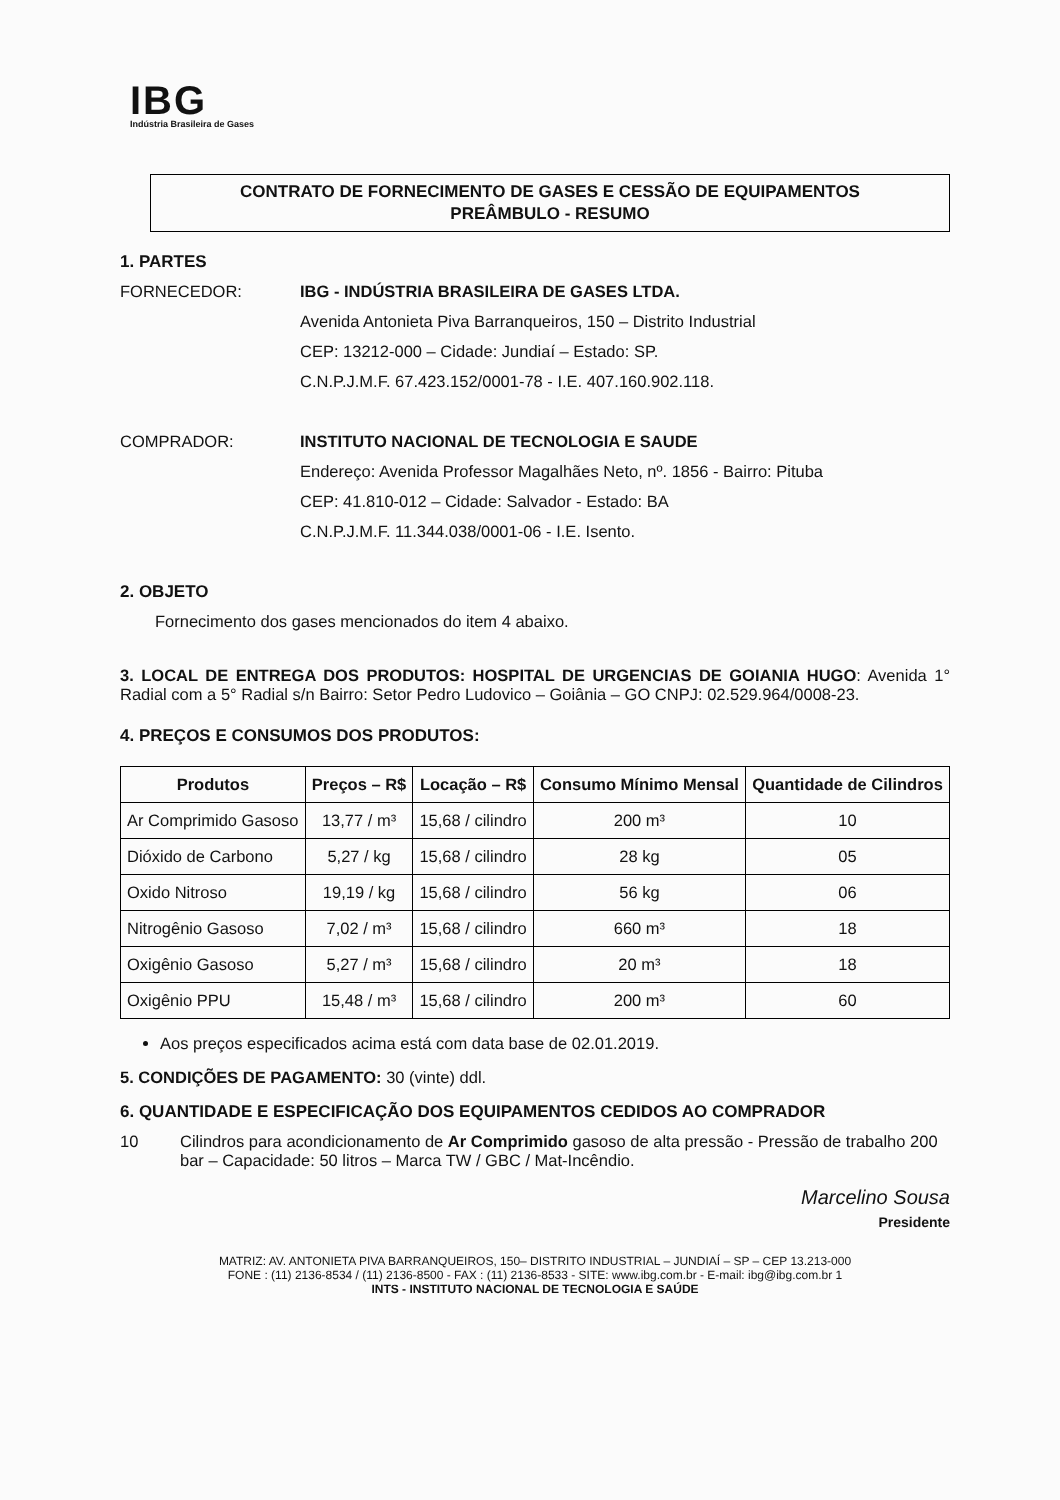IBG
Indústria Brasileira de Gases
CONTRATO DE FORNECIMENTO DE GASES E CESSÃO DE EQUIPAMENTOS
PREÂMBULO - RESUMO
1. PARTES
FORNECEDOR: IBG - INDÚSTRIA BRASILEIRA DE GASES LTDA.
Avenida Antonieta Piva Barranqueiros, 150 – Distrito Industrial
CEP: 13212-000 – Cidade: Jundiaí – Estado: SP.
C.N.P.J.M.F. 67.423.152/0001-78 - I.E. 407.160.902.118.
COMPRADOR: INSTITUTO NACIONAL DE TECNOLOGIA E SAUDE
Endereço: Avenida Professor Magalhães Neto, nº. 1856 - Bairro: Pituba
CEP: 41.810-012 – Cidade: Salvador - Estado: BA
C.N.P.J.M.F. 11.344.038/0001-06 - I.E. Isento.
2. OBJETO
Fornecimento dos gases mencionados do item 4 abaixo.
3. LOCAL DE ENTREGA DOS PRODUTOS: HOSPITAL DE URGENCIAS DE GOIANIA HUGO: Avenida 1° Radial com a 5° Radial s/n Bairro: Setor Pedro Ludovico – Goiânia – GO CNPJ: 02.529.964/0008-23.
4. PREÇOS E CONSUMOS DOS PRODUTOS:
| Produtos | Preços – R$ | Locação – R$ | Consumo Mínimo Mensal | Quantidade de Cilindros |
| --- | --- | --- | --- | --- |
| Ar Comprimido Gasoso | 13,77 / m³ | 15,68 / cilindro | 200 m³ | 10 |
| Dióxido de Carbono | 5,27 / kg | 15,68 / cilindro | 28 kg | 05 |
| Oxido Nitroso | 19,19 / kg | 15,68 / cilindro | 56 kg | 06 |
| Nitrogênio Gasoso | 7,02 / m³ | 15,68 / cilindro | 660 m³ | 18 |
| Oxigênio Gasoso | 5,27 / m³ | 15,68 / cilindro | 20 m³ | 18 |
| Oxigênio PPU | 15,48 / m³ | 15,68 / cilindro | 200 m³ | 60 |
Aos preços especificados acima está com data base de 02.01.2019.
5. CONDIÇÕES DE PAGAMENTO: 30 (vinte) ddl.
6. QUANTIDADE E ESPECIFICAÇÃO DOS EQUIPAMENTOS CEDIDOS AO COMPRADOR
10 Cilindros para acondicionamento de Ar Comprimido gasoso de alta pressão - Pressão de trabalho 200 bar – Capacidade: 50 litros – Marca TW / GBC / Mat-Incêndio.
Marcelino Sousa
Presidente
MATRIZ: AV. ANTONIETA PIVA BARRANQUEIROS, 150– DISTRITO INDUSTRIAL – JUNDIAÍ – SP – CEP 13.213-000
FONE : (11) 2136-8534 / (11) 2136-8500 - FAX : (11) 2136-8533 - SITE: www.ibg.com.br - E-mail: ibg@ibg.com.br 1
INTS - INSTITUTO NACIONAL DE TECNOLOGIA E SAÚDE